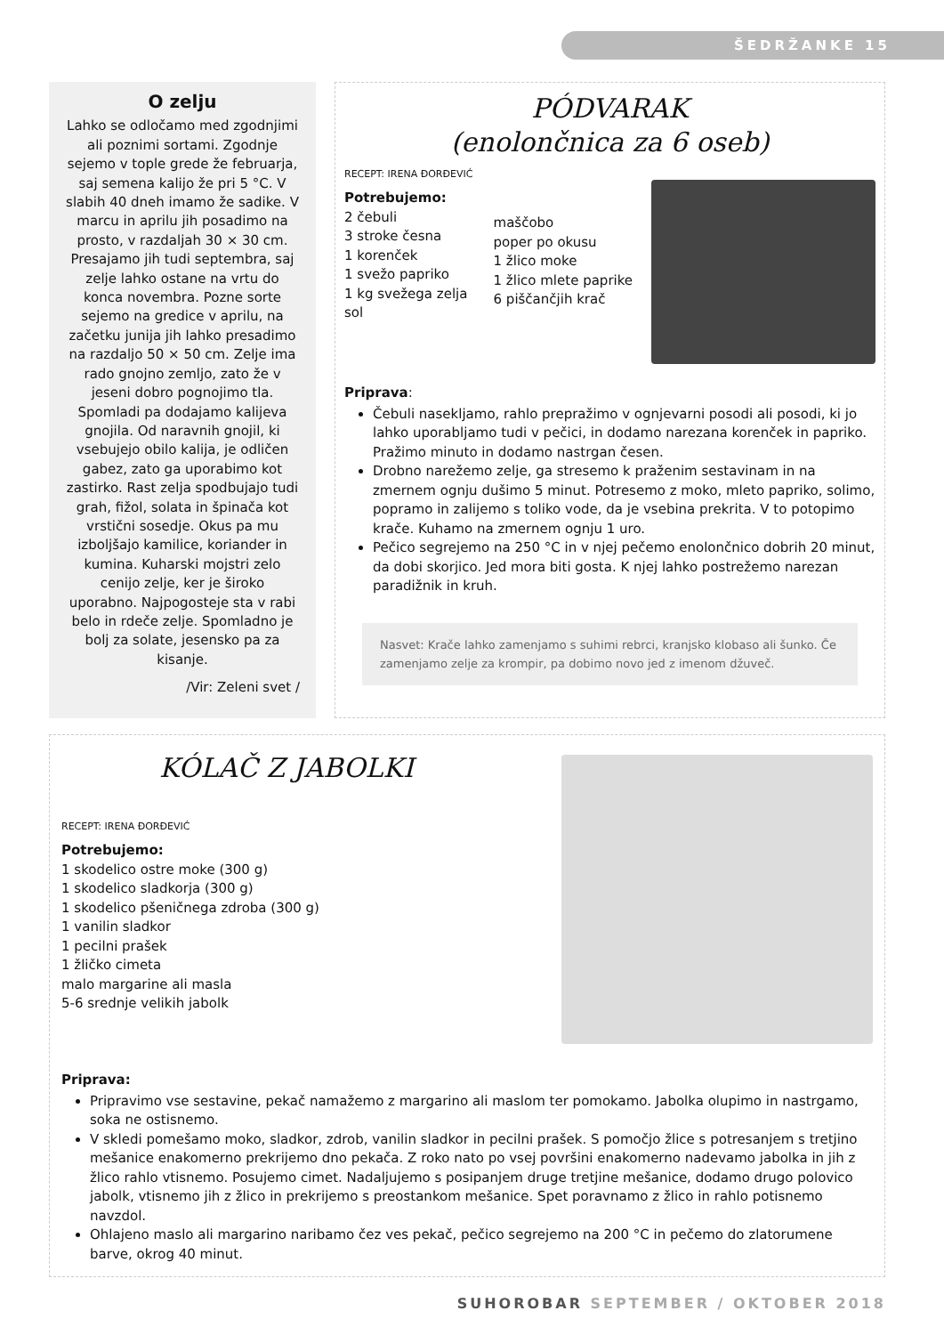ŠEDRŽANKE 15
O zelju
Lahko se odločamo med zgodnjimi ali poznimi sortami. Zgodnje sejemo v tople grede že februarja, saj semena kalijo že pri 5 °C. V slabih 40 dneh imamo že sadike. V marcu in aprilu jih posadimo na prosto, v razdaljah 30 × 30 cm. Presajamo jih tudi septembra, saj zelje lahko ostane na vrtu do konca novembra. Pozne sorte sejemo na gredice v aprilu, na začetku junija jih lahko presadimo na razdaljo 50 × 50 cm. Zelje ima rado gnojno zemljo, zato že v jeseni dobro pognojimo tla. Spomladi pa dodajamo kalijeva gnojila. Od naravnih gnojil, ki vsebujejo obilo kalija, je odličen gabez, zato ga uporabimo kot zastirko. Rast zelja spodbujajo tudi grah, fižol, solata in špinača kot vrstični sosedje. Okus pa mu izboljšajo kamilice, koriander in kumina. Kuharski mojstri zelo cenijo zelje, ker je široko uporabno. Najpogosteje sta v rabi belo in rdeče zelje. Spomladno je bolj za solate, jesensko pa za kisanje.
/Vir: Zeleni svet /
PÓDVARAK
(enolončnica za 6 oseb)
RECEPT: IRENA ĐORĐEVIĆ
Potrebujemo:
2 čebuli
3 stroke česna
1 korenček
1 svežo papriko
1 kg svežega zelja
sol
maščobo
poper po okusu
1 žlico moke
1 žlico mlete paprike
6 piščančjih krač
Priprava:
Čebuli nasekljamo, rahlo prepražimo v ognjevarni posodi ali posodi, ki jo lahko uporabljamo tudi v pečici, in dodamo narezana korenček in papriko. Pražimo minuto in dodamo nastrgan česen.
Drobno narežemo zelje, ga stresemo k praženim sestavinam in na zmernem ognju dušimo 5 minut. Potresemo z moko, mleto papriko, solimo, popramo in zalijemo s toliko vode, da je vsebina prekrita. V to potopimo krače. Kuhamo na zmernem ognju 1 uro.
Pečico segrejemo na 250 °C in v njej pečemo enolončnico dobrih 20 minut, da dobi skorjico. Jed mora biti gosta. K njej lahko postrežemo narezan paradižnik in kruh.
Nasvet: Krače lahko zamenjamo s suhimi rebrci, kranjsko klobaso ali šunko. Če zamenjamo zelje za krompir, pa dobimo novo jed z imenom džuveč.
KÓLAČ Z JABOLKI
RECEPT: IRENA ĐORĐEVIĆ
Potrebujemo:
1 skodelico ostre moke (300 g)
1 skodelico sladkorja (300 g)
1 skodelico pšeničnega zdroba (300 g)
1 vanilin sladkor
1 pecilni prašek
1 žličko cimeta
malo margarine ali masla
5-6 srednje velikih jabolk
Priprava:
Pripravimo vse sestavine, pekač namažemo z margarino ali maslom ter pomokamo. Jabolka olupimo in nastrgamo, soka ne ostisnemo.
V skledi pomešamo moko, sladkor, zdrob, vanilin sladkor in pecilni prašek. S pomočjo žlice s potresanjem s tretjino mešanice enakomerno prekrijemo dno pekača. Z roko nato po vsej površini enakomerno nadevamo jabolka in jih z žlico rahlo vtisnemo. Posujemo cimet. Nadaljujemo s posipanjem druge tretjine mešanice, dodamo drugo polovico jabolk, vtisnemo jih z žlico in prekrijemo s preostankom mešanice. Spet poravnamo z žlico in rahlo potisnemo navzdol.
Ohlajeno maslo ali margarino naribamo čez ves pekač, pečico segrejemo na 200 °C in pečemo do zlatorumene barve, okrog 40 minut.
SUHOROBAR SEPTEMBER / OKTOBER 2018